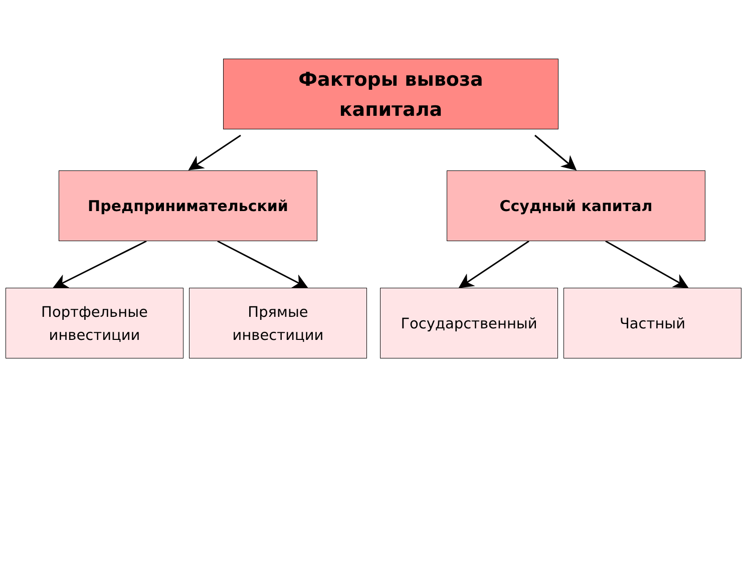Факторы вывоза
капитала
Предпринимательский Ссудный капитал
Портфельные
инвестиции
Прямые
инвестиции
Государственный Частный